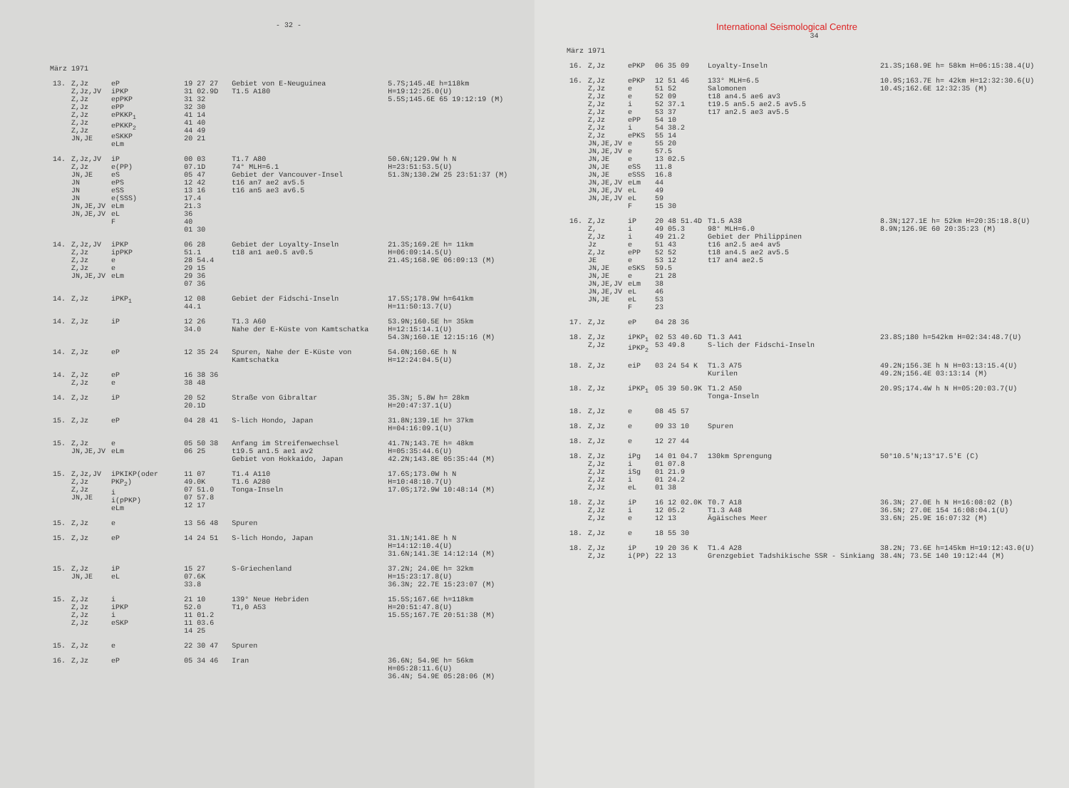- 32 -
März 1971
| 13. | Z,Jz Z,Jz,JV Z,Jz Z,Jz Z,Jz Z,Jz Z,Jz JN,JE | eP iPKP epPKP ePP ePKKP<sub>1</sub> ePKKP<sub>2</sub> eSKKP eLm | 19 27 27 31 02.9D 31 32 32 30 41 14 41 40 44 49 20 21 | Gebiet von E-Neuguinea T1.5 A180 | 5.7S;145.4E h=118km H=19:12:25.0(U) 5.5S;145.6E 65 19:12:19 (M) |
| 14. | Z,Jz,JV Z,Jz JN,JE JN JN JN JN,JE,JV JN,JE,JV | iP e(PP) eS ePS eSS e(SSS) eLm eL F | 00 03 07.1D 05 47 12 42 13 16 17.4 21.3 36 40 01 30 | T1.7 A80 74° MLH=6.1 Gebiet der Vancouver-Insel t16 an7 ae2 av5.5 t16 an5 ae3 av6.5 | 50.6N;129.9W h N H=23:51:53.5(U) 51.3N;130.2W 25 23:51:37 (M) |
| 14. | Z,Jz,JV Z,Jz Z,Jz Z,Jz JN,JE,JV | iPKP ipPKP e e eLm | 06 28 51.1 28 54.4 29 15 29 36 07 36 | Gebiet der Loyalty-Inseln t18 an1 ae0.5 av0.5 | 21.3S;169.2E h= 11km H=06:09:14.5(U) 21.4S;168.9E 06:09:13 (M) |
| 14. | Z,Jz | iPKP<sub>1</sub> | 12 08 44.1 | Gebiet der Fidschi-Inseln | 17.5S;178.9W h=641km H=11:50:13.7(U) |
| 14. | Z,Jz | iP | 12 26 34.0 | T1.3 A60 Nahe der E-Küste von Kamtschatka | 53.9N;160.5E h= 35km H=12:15:14.1(U) 54.3N;160.1E 12:15:16 (M) |
| 14. | Z,Jz | eP | 12 35 24 | Spuren, Nahe der E-Küste von Kamtschatka | 54.0N;160.6E h N H=12:24:04.5(U) |
| 14. | Z,Jz Z,Jz | eP e | 16 38 36 38 48 | | |
| 14. | Z,Jz | iP | 20 52 20.1D | Straße von Gibraltar | 35.3N; 5.8W h= 28km H=20:47:37.1(U) |
| 15. | Z,Jz | eP | 04 28 41 | S-lich Hondo, Japan | 31.8N;139.1E h= 37km H=04:16:09.1(U) |
| 15. | Z,Jz JN,JE,JV | e eLm | 05 50 38 06 25 | Anfang im Streifenwechsel t19.5 an1.5 ae1 av2 Gebiet von Hokkaido, Japan | 41.7N;143.7E h= 48km H=05:35:44.6(U) 42.2N;143.8E 05:35:44 (M) |
| 15. | Z,Jz,JV Z,Jz Z,Jz JN,JE | iPKIKP(oder PKP<sub>2</sub>) i i(pPKP) eLm | 11 07 49.0K 07 51.0 07 57.8 12 17 | T1.4 A110 T1.6 A280 Tonga-Inseln | 17.6S;173.0W h N H=10:48:10.7(U) 17.0S;172.9W 10:48:14 (M) |
| 15. | Z,Jz | e | 13 56 48 | Spuren | |
| 15. | Z,Jz | eP | 14 24 51 | S-lich Hondo, Japan | 31.1N;141.8E h N H=14:12:10.4(U) 31.6N;141.3E 14:12:14 (M) |
| 15. | Z,Jz JN,JE | iP eL | 15 27 07.6K 33.8 | S-Griechenland | 37.2N; 24.0E h= 32km H=15:23:17.8(U) 36.3N; 22.7E 15:23:07 (M) |
| 15. | Z,Jz Z,Jz Z,Jz Z,Jz | i iPKP i eSKP | 21 10 52.0 11 01.2 11 03.6 14 25 | 139° Neue Hebriden T1,0 A53 | 15.5S;167.6E h=118km H=20:51:47.8(U) 15.5S;167.7E 20:51:38 (M) |
| 15. | Z,Jz | e | 22 30 47 | Spuren | |
| 16. | Z,Jz | eP | 05 34 46 | Iran | 36.6N; 54.9E h= 56km H=05:28:11.6(U) 36.4N; 54.9E 05:28:06 (M) |
International Seismological Centre
34
März 1971
| 16. | Z,Jz | ePKP | 06 35 09 | Loyalty-Inseln | 21.3S;168.9E h= 58km H=06:15:38.4(U) |
| 16. | Z,Jz Z,Jz Z,Jz Z,Jz Z,Jz Z,Jz Z,Jz Z,Jz JN,JE,JV JN,JE,JV JN,JE JN,JE JN,JE JN,JE,JV JN,JE,JV JN,JE,JV | ePKP e e i e ePP i ePKS e e e eSS eSSS eLm eL eL F | 12 51 46 51 52 52 09 52 37.1 53 37 54 10 54 38.2 55 14 55 20 57.5 13 02.5 11.8 16.8 44 49 59 15 30 | 133° MLH=6.5 Salomonen t18 an4.5 ae6 av3 t19.5 an5.5 ae2.5 av5.5 t17 an2.5 ae3 av5.5 | 10.9S;163.7E h= 42km H=12:32:30.6(U) 10.4S;162.6E 12:32:35 (M) |
| 16. | Z,Jz Z, Z,Jz Jz Z,Jz JE JN,JE JN,JE JN,JE,JV JN,JE,JV JN,JE | iP i i e ePP e eSKS e eLm eL eL F | 20 48 51.4D 49 05.3 49 21.2 51 43 52 52 53 12 59.5 21 28 38 46 53 23 | T1.5 A38 98° MLH=6.0 Gebiet der Philippinen t16 an2.5 ae4 av5 t18 an4.5 ae2 av5.5 t17 an4 ae2.5 | 8.3N;127.1E h= 52km H=20:35:18.8(U) 8.9N;126.9E 60 20:35:23 (M) |
| 17. | Z,Jz | eP | 04 28 36 | | |
| 18. | Z,Jz Z,Jz | iPKP<sub>1</sub> iPKP<sub>2</sub> | 02 53 40.6D 53 49.8 | T1.3 A41 S-lich der Fidschi-Inseln | 23.8S;180 h=542km H=02:34:48.7(U) |
| 18. | Z,Jz | eiP | 03 24 54 K | T1.3 A75 Kurilen | 49.2N;156.3E h N H=03:13:15.4(U) 49.2N;156.4E 03:13:14 (M) |
| 18. | Z,Jz | iPKP<sub>1</sub> | 05 39 50.9K | T1.2 A50 Tonga-Inseln | 20.9S;174.4W h N H=05:20:03.7(U) |
| 18. | Z,Jz | e | 08 45 57 | | |
| 18. | Z,Jz | e | 09 33 10 | Spuren | |
| 18. | Z,Jz | e | 12 27 44 | | |
| 18. | Z,Jz Z,Jz Z,Jz Z,Jz Z,Jz | iPg i iSg i eL | 14 01 04.7 01 07.8 01 21.9 01 24.2 01 38 | 130km Sprengung | 50°10.5'N;13°17.5'E (C) |
| 18. | Z,Jz Z,Jz Z,Jz | iP i e | 16 12 02.0K 12 05.2 12 13 | T0.7 A18 T1.3 A48 Ägäisches Meer | 36.3N; 27.0E h N H=16:08:02 (B) 36.5N; 27.0E 154 16:08:04.1(U) 33.6N; 25.9E 16:07:32 (M) |
| 18. | Z,Jz | e | 18 55 30 | | |
| 18. | Z,Jz Z,Jz | iP i(PP) | 19 20 36 K 22 13 | T1.4 A28 Grenzgebiet Tadshikische SSR - Sinkiang | 38.2N; 73.6E h=145km H=19:12:43.0(U) 38.4N; 73.5E 140 19:12:44 (M) |